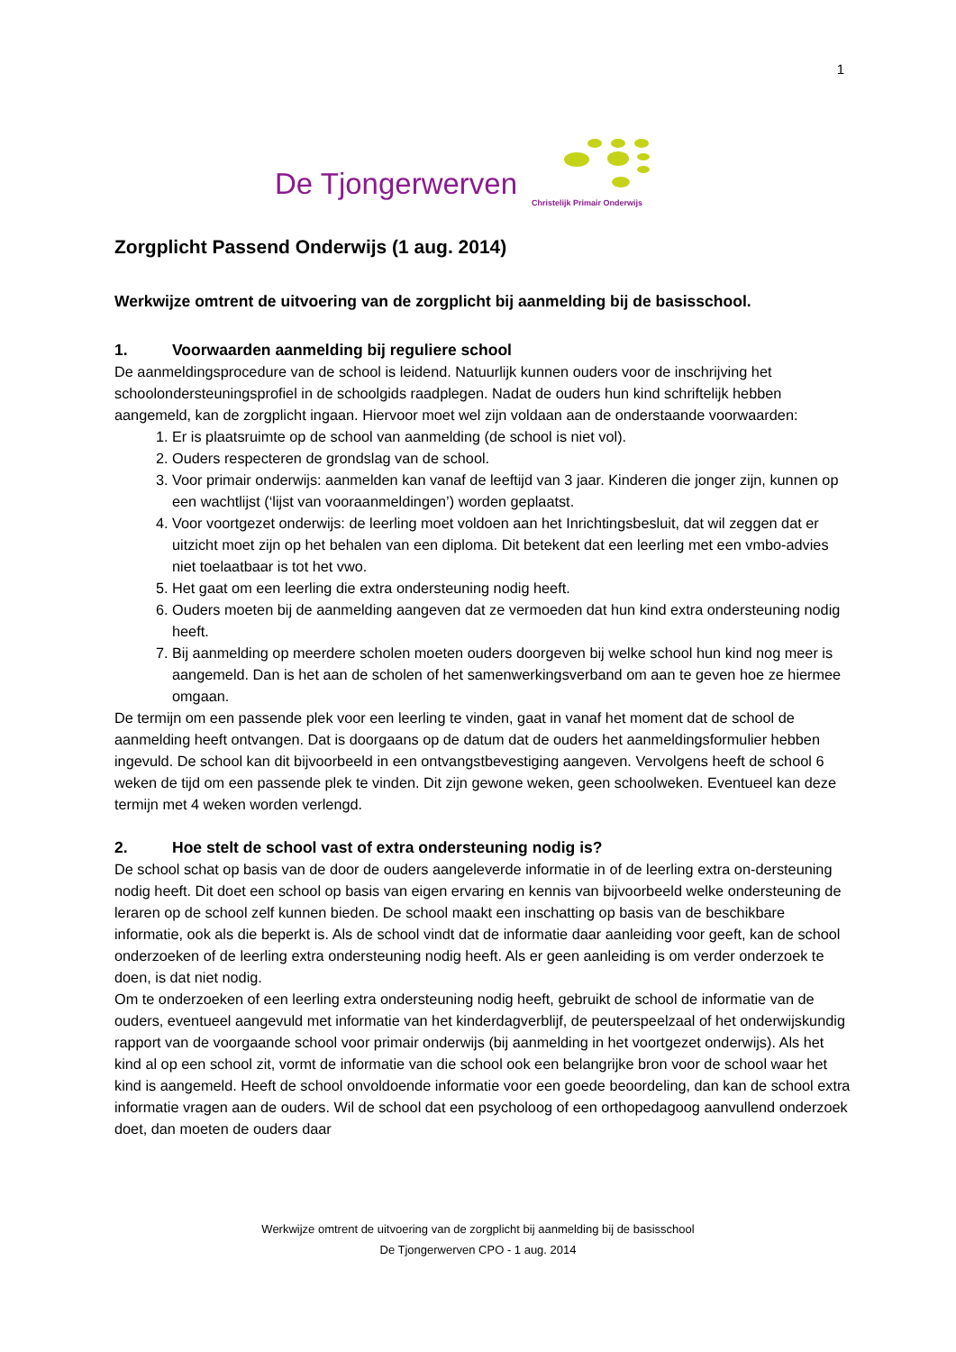1
De Tjongerwerven
Christelijk Primair Onderwijs
Zorgplicht Passend Onderwijs (1 aug. 2014)
Werkwijze omtrent de uitvoering van de zorgplicht bij aanmelding bij de basisschool.
1. Voorwaarden aanmelding bij reguliere school
De aanmeldingsprocedure van de school is leidend. Natuurlijk kunnen ouders voor de inschrijving het schoolondersteuningsprofiel in de schoolgids raadplegen. Nadat de ouders hun kind schriftelijk hebben aangemeld, kan de zorgplicht ingaan. Hiervoor moet wel zijn voldaan aan de onderstaande voorwaarden:
1. Er is plaatsruimte op de school van aanmelding (de school is niet vol).
2. Ouders respecteren de grondslag van de school.
3. Voor primair onderwijs: aanmelden kan vanaf de leeftijd van 3 jaar. Kinderen die jonger zijn, kunnen op een wachtlijst (‘lijst van vooraanmeldingen’) worden geplaatst.
4. Voor voortgezet onderwijs: de leerling moet voldoen aan het Inrichtingsbesluit, dat wil zeggen dat er uitzicht moet zijn op het behalen van een diploma. Dit betekent dat een leerling met een vmbo-advies niet toelaatbaar is tot het vwo.
5. Het gaat om een leerling die extra ondersteuning nodig heeft.
6. Ouders moeten bij de aanmelding aangeven dat ze vermoeden dat hun kind extra ondersteuning nodig heeft.
7. Bij aanmelding op meerdere scholen moeten ouders doorgeven bij welke school hun kind nog meer is aangemeld. Dan is het aan de scholen of het samenwerkingsverband om aan te geven hoe ze hiermee omgaan.
De termijn om een passende plek voor een leerling te vinden, gaat in vanaf het moment dat de school de aanmelding heeft ontvangen. Dat is doorgaans op de datum dat de ouders het aanmeldingsformulier hebben ingevuld. De school kan dit bijvoorbeeld in een ontvangstbevestiging aangeven. Vervolgens heeft de school 6 weken de tijd om een passende plek te vinden. Dit zijn gewone weken, geen schoolweken. Eventueel kan deze termijn met 4 weken worden verlengd.
2. Hoe stelt de school vast of extra ondersteuning nodig is?
De school schat op basis van de door de ouders aangeleverde informatie in of de leerling extra on-dersteuning nodig heeft. Dit doet een school op basis van eigen ervaring en kennis van bijvoorbeeld welke ondersteuning de leraren op de school zelf kunnen bieden. De school maakt een inschatting op basis van de beschikbare informatie, ook als die beperkt is. Als de school vindt dat de informatie daar aanleiding voor geeft, kan de school onderzoeken of de leerling extra ondersteuning nodig heeft. Als er geen aanleiding is om verder onderzoek te doen, is dat niet nodig.
Om te onderzoeken of een leerling extra ondersteuning nodig heeft, gebruikt de school de informatie van de ouders, eventueel aangevuld met informatie van het kinderdagverblijf, de peuterspeelzaal of het onderwijskundig rapport van de voorgaande school voor primair onderwijs (bij aanmelding in het voortgezet onderwijs). Als het kind al op een school zit, vormt de informatie van die school ook een belangrijke bron voor de school waar het kind is aangemeld. Heeft de school onvoldoende informatie voor een goede beoordeling, dan kan de school extra informatie vragen aan de ouders. Wil de school dat een psycholoog of een orthopedagoog aanvullend onderzoek doet, dan moeten de ouders daar
Werkwijze omtrent de uitvoering van de zorgplicht bij aanmelding bij de basisschool
De Tjongerwerven CPO - 1 aug. 2014